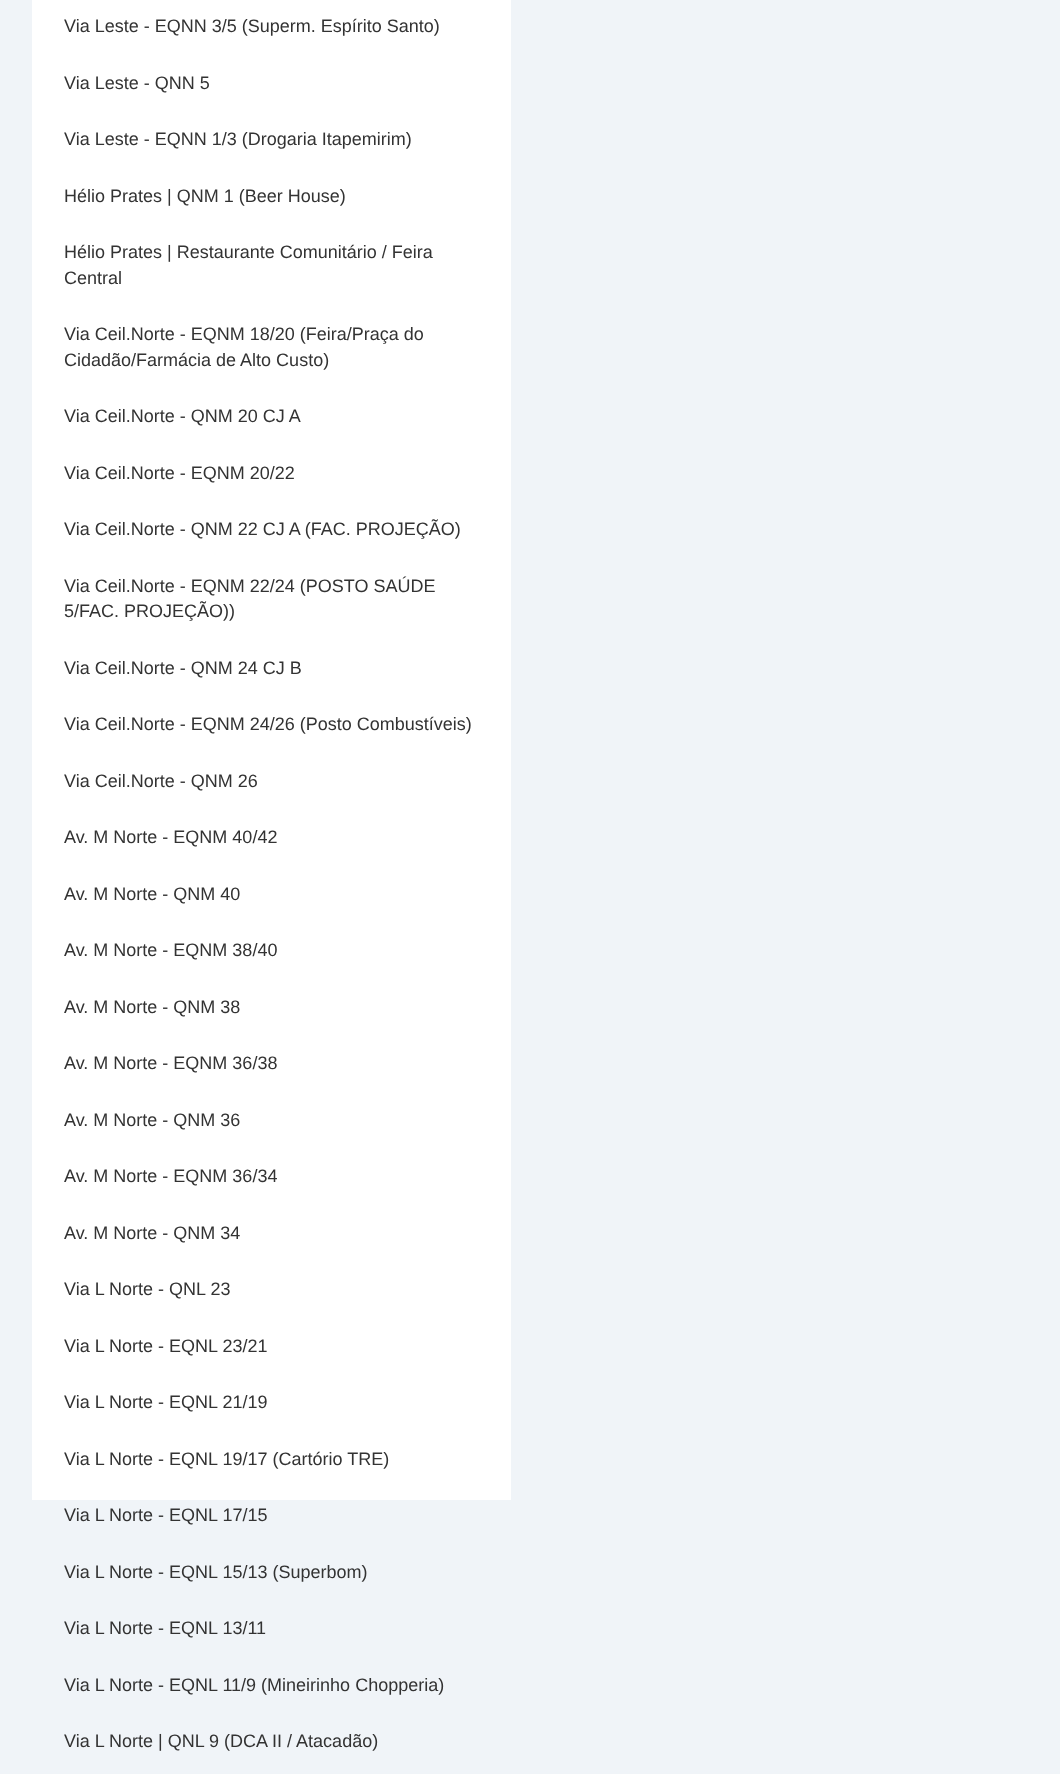Via Leste - EQNN 3/5 (Superm. Espírito Santo)
Via Leste - QNN 5
Via Leste - EQNN 1/3 (Drogaria Itapemirim)
Hélio Prates | QNM 1 (Beer House)
Hélio Prates | Restaurante Comunitário / Feira Central
Via Ceil.Norte - EQNM 18/20 (Feira/Praça do Cidadão/Farmácia de Alto Custo)
Via Ceil.Norte - QNM 20 CJ A
Via Ceil.Norte - EQNM 20/22
Via Ceil.Norte - QNM 22 CJ A (FAC. PROJEÇÃO)
Via Ceil.Norte - EQNM 22/24 (POSTO SAÚDE 5/FAC. PROJEÇÃO))
Via Ceil.Norte - QNM 24 CJ B
Via Ceil.Norte - EQNM 24/26 (Posto Combustíveis)
Via Ceil.Norte - QNM 26
Av. M Norte - EQNM 40/42
Av. M Norte - QNM 40
Av. M Norte - EQNM 38/40
Av. M Norte - QNM 38
Av. M Norte - EQNM 36/38
Av. M Norte - QNM 36
Av. M Norte - EQNM 36/34
Av. M Norte - QNM 34
Via L Norte - QNL 23
Via L Norte - EQNL 23/21
Via L Norte - EQNL 21/19
Via L Norte - EQNL 19/17 (Cartório TRE)
Via L Norte - EQNL 17/15
Via L Norte - EQNL 15/13 (Superbom)
Via L Norte - EQNL 13/11
Via L Norte - EQNL 11/9 (Mineirinho Chopperia)
Via L Norte | QNL 9 (DCA II / Atacadão)